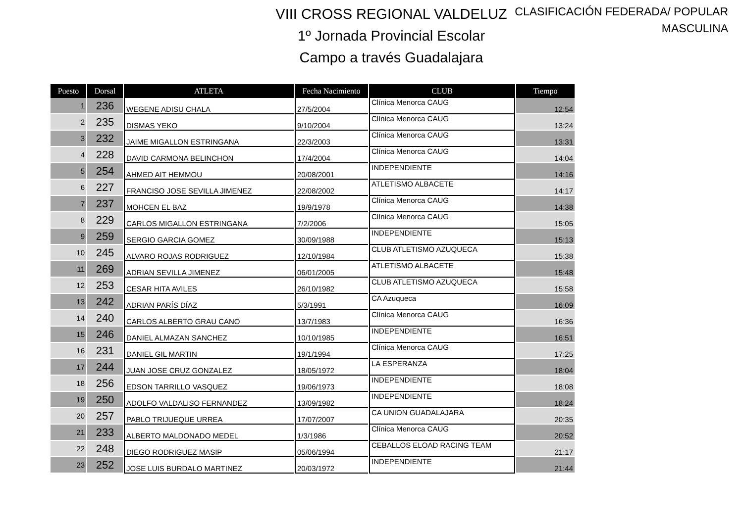VIII CROSS REGIONAL VALDELUZ
1º Jornada Provincial Escolar
Campo a través Guadalajara
CLASIFICACIÓN FEDERADA/ POPULAR
MASCULINA
| Puesto | Dorsal | ATLETA | Fecha Nacimiento | CLUB | Tiempo |
| --- | --- | --- | --- | --- | --- |
| 1 | 236 | WEGENE ADISU CHALA | 27/5/2004 | Clínica Menorca CAUG | 12:54 |
| 2 | 235 | DISMAS YEKO | 9/10/2004 | Clínica Menorca CAUG | 13:24 |
| 3 | 232 | JAIME MIGALLON ESTRINGANA | 22/3/2003 | Clínica Menorca CAUG | 13:31 |
| 4 | 228 | DAVID CARMONA BELINCHON | 17/4/2004 | Clínica Menorca CAUG | 14:04 |
| 5 | 254 | AHMED AIT HEMMOU | 20/08/2001 | INDEPENDIENTE | 14:16 |
| 6 | 227 | FRANCISO JOSE SEVILLA JIMENEZ | 22/08/2002 | ATLETISMO ALBACETE | 14:17 |
| 7 | 237 | MOHCEN EL BAZ | 19/9/1978 | Clínica Menorca CAUG | 14:38 |
| 8 | 229 | CARLOS MIGALLON ESTRINGANA | 7/2/2006 | Clínica Menorca CAUG | 15:05 |
| 9 | 259 | SERGIO GARCIA GOMEZ | 30/09/1988 | INDEPENDIENTE | 15:13 |
| 10 | 245 | ALVARO ROJAS RODRIGUEZ | 12/10/1984 | CLUB ATLETISMO AZUQUECA | 15:38 |
| 11 | 269 | ADRIAN SEVILLA JIMENEZ | 06/01/2005 | ATLETISMO ALBACETE | 15:48 |
| 12 | 253 | CESAR HITA AVILES | 26/10/1982 | CLUB ATLETISMO AZUQUECA | 15:58 |
| 13 | 242 | ADRIAN PARÍS DÍAZ | 5/3/1991 | CA Azuqueca | 16:09 |
| 14 | 240 | CARLOS ALBERTO GRAU CANO | 13/7/1983 | Clínica Menorca CAUG | 16:36 |
| 15 | 246 | DANIEL ALMAZAN SANCHEZ | 10/10/1985 | INDEPENDIENTE | 16:51 |
| 16 | 231 | DANIEL GIL MARTIN | 19/1/1994 | Clínica Menorca CAUG | 17:25 |
| 17 | 244 | JUAN JOSE CRUZ GONZALEZ | 18/05/1972 | LA ESPERANZA | 18:04 |
| 18 | 256 | EDSON TARRILLO VASQUEZ | 19/06/1973 | INDEPENDIENTE | 18:08 |
| 19 | 250 | ADOLFO VALDALISO FERNANDEZ | 13/09/1982 | INDEPENDIENTE | 18:24 |
| 20 | 257 | PABLO TRIJUEQUE URREA | 17/07/2007 | CA UNION GUADALAJARA | 20:35 |
| 21 | 233 | ALBERTO MALDONADO MEDEL | 1/3/1986 | Clínica Menorca CAUG | 20:52 |
| 22 | 248 | DIEGO RODRIGUEZ MASIP | 05/06/1994 | CEBALLOS ELOAD RACING TEAM | 21:17 |
| 23 | 252 | JOSE LUIS BURDALO MARTINEZ | 20/03/1972 | INDEPENDIENTE | 21:44 |